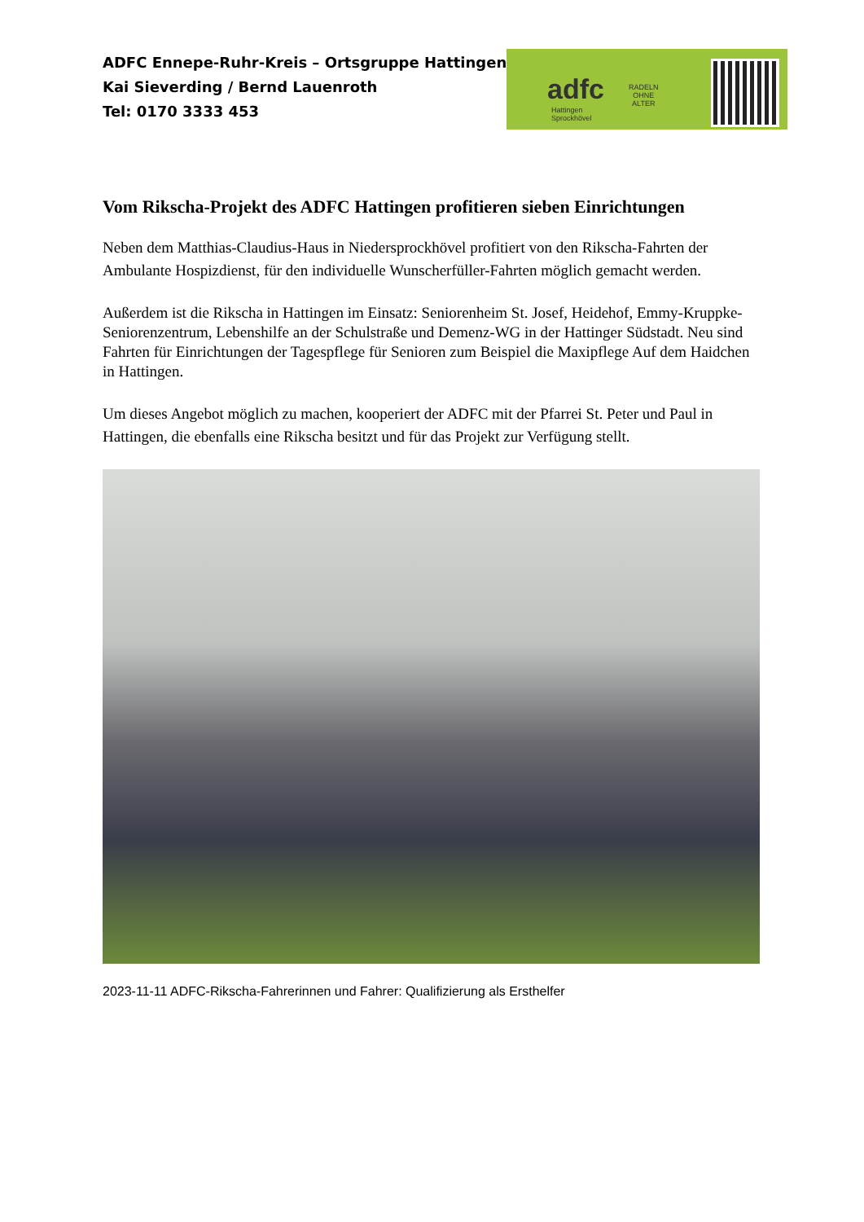ADFC Ennepe-Ruhr-Kreis – Ortsgruppe Hattingen
Kai Sieverding / Bernd Lauenroth
Tel: 0170 3333 453
adfc
Hattingen
Sprockhövel
RADELN
OHNE
ALTER
Vom Rikscha-Projekt des ADFC Hattingen profitieren sieben Einrichtungen
Neben dem Matthias-Claudius-Haus in Niedersprockhövel profitiert von den Rikscha-Fahrten der Ambulante Hospizdienst, für den individuelle Wunscherfüller-Fahrten möglich gemacht werden.
Außerdem ist die Rikscha in Hattingen im Einsatz: Seniorenheim St. Josef, Heidehof, Emmy-Kruppke-Seniorenzentrum, Lebenshilfe an der Schulstraße und Demenz-WG in der Hattinger Südstadt. Neu sind Fahrten für Einrichtungen der Tagespflege für Senioren zum Beispiel die Maxipflege Auf dem Haidchen in Hattingen.
Um dieses Angebot möglich zu machen, kooperiert der ADFC mit der Pfarrei St. Peter und Paul in Hattingen, die ebenfalls eine Rikscha besitzt und für das Projekt zur Verfügung stellt.
2023-11-11 ADFC-Rikscha-Fahrerinnen und Fahrer: Qualifizierung als Ersthelfer